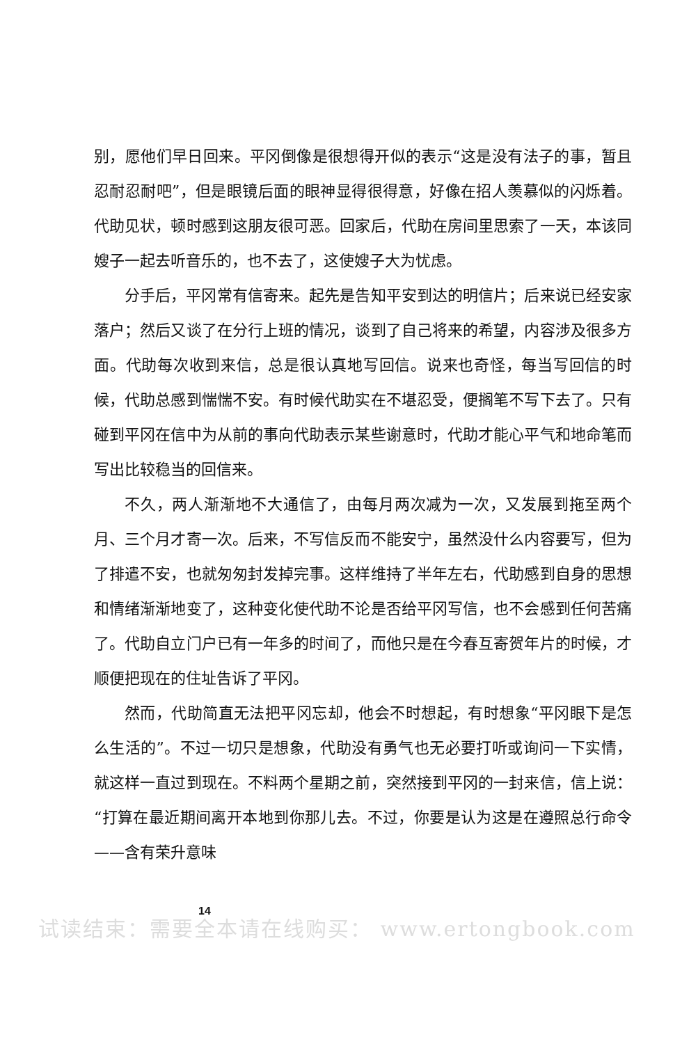别，愿他们早日回来。平冈倒像是很想得开似的表示“这是没有法子的事，暂且忍耐忍耐吧”，但是眼镜后面的眼神显得很得意，好像在招人羡慕似的闪烁着。代助见状，顿时感到这朋友很可恶。回家后，代助在房间里思索了一天，本该同嫂子一起去听音乐的，也不去了，这使嫂子大为忧虑。
分手后，平冈常有信寄来。起先是告知平安到达的明信片；后来说已经安家落户；然后又谈了在分行上班的情况，谈到了自己将来的希望，内容涉及很多方面。代助每次收到来信，总是很认真地写回信。说来也奇怪，每当写回信的时候，代助总感到惴惴不安。有时候代助实在不堪忍受，便搁笔不写下去了。只有碰到平冈在信中为从前的事向代助表示某些谢意时，代助才能心平气和地命笔而写出比较稳当的回信来。
不久，两人渐渐地不大通信了，由每月两次减为一次，又发展到拖至两个月、三个月才寄一次。后来，不写信反而不能安宁，虽然没什么内容要写，但为了排遣不安，也就匆匆封发掉完事。这样维持了半年左右，代助感到自身的思想和情绪渐渐地变了，这种变化使代助不论是否给平冈写信，也不会感到任何苦痛了。代助自立门户已有一年多的时间了，而他只是在今春互寄贺年片的时候，才顺便把现在的住址告诉了平冈。
然而，代助简直无法把平冈忘却，他会不时想起，有时想象“平冈眼下是怎么生活的”。不过一切只是想象，代助没有勇气也无必要打听或询问一下实情，就这样一直过到现在。不料两个星期之前，突然接到平冈的一封来信，信上说：“打算在最近期间离开本地到你那儿去。不过，你要是认为这是在遵照总行命令——含有荣升意味
14
试读结束：需要全本请在线购买： www.ertongbook.com